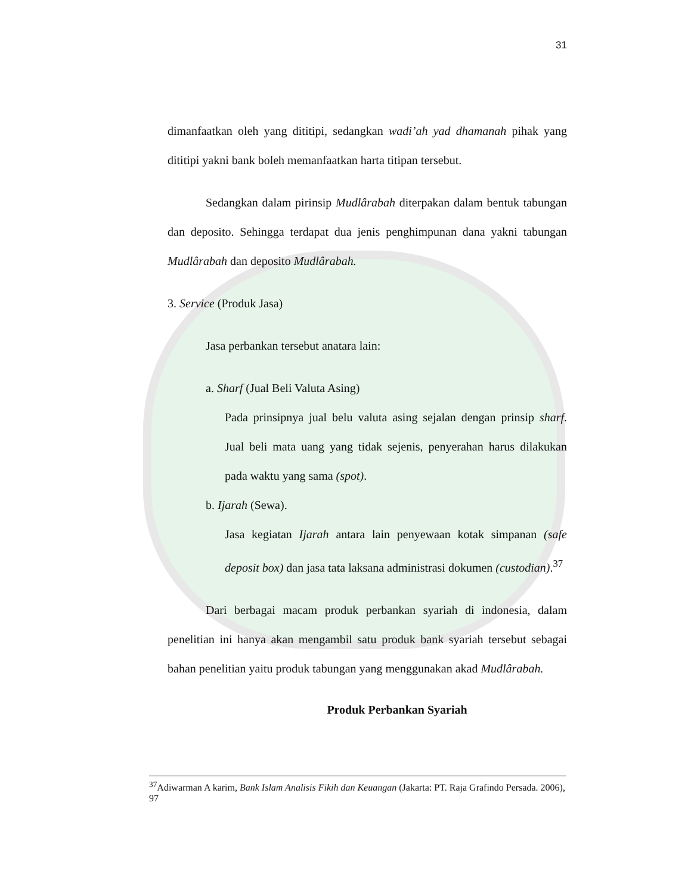31
dimanfaatkan oleh yang dititipi, sedangkan wadi’ah yad dhamanah pihak yang dititipi yakni bank boleh memanfaatkan harta titipan tersebut.
Sedangkan dalam pirinsip Mudlârabah diterpakan dalam bentuk tabungan dan deposito. Sehingga terdapat dua jenis penghimpunan dana yakni tabungan Mudlârabah dan deposito Mudlârabah.
3. Service (Produk Jasa)
Jasa perbankan tersebut anatara lain:
a. Sharf (Jual Beli Valuta Asing)
Pada prinsipnya jual belu valuta asing sejalan dengan prinsip sharf. Jual beli mata uang yang tidak sejenis, penyerahan harus dilakukan pada waktu yang sama (spot).
b. Ijarah (Sewa).
Jasa kegiatan Ijarah antara lain penyewaan kotak simpanan (safe deposit box) dan jasa tata laksana administrasi dokumen (custodian).<sup>37</sup>
Dari berbagai macam produk perbankan syariah di indonesia, dalam penelitian ini hanya akan mengambil satu produk bank syariah tersebut sebagai bahan penelitian yaitu produk tabungan yang menggunakan akad Mudlârabah.
Produk Perbankan Syariah
<sup>37</sup> Adiwarman A karim, Bank Islam Analisis Fikih dan Keuangan (Jakarta: PT. Raja Grafindo Persada. 2006), 97